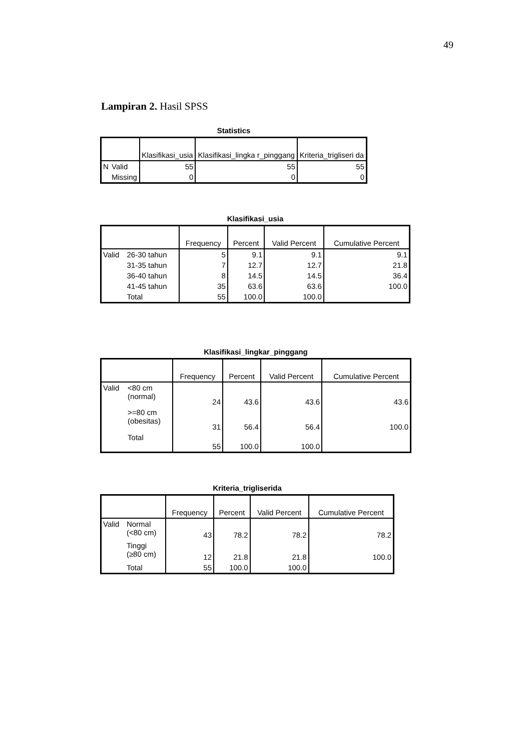49
Lampiran 2. Hasil SPSS
Statistics
| | | Klasifikasi_usia | Klasifikasi_lingka r_pinggang | Kriteria_trigliseri da |
| --- | --- | --- | --- | --- |
| N | Valid | 55 | 55 | 55 |
| | Missing | 0 | 0 | 0 |
Klasifikasi_usia
| | | Frequency | Percent | Valid Percent | Cumulative Percent |
| --- | --- | --- | --- | --- | --- |
| Valid | 26-30 tahun | 5 | 9.1 | 9.1 | 9.1 |
| | 31-35 tahun | 7 | 12.7 | 12.7 | 21.8 |
| | 36-40 tahun | 8 | 14.5 | 14.5 | 36.4 |
| | 41-45 tahun | 35 | 63.6 | 63.6 | 100.0 |
| | Total | 55 | 100.0 | 100.0 | |
Klasifikasi_lingkar_pinggang
| | | Frequency | Percent | Valid Percent | Cumulative Percent |
| --- | --- | --- | --- | --- | --- |
| Valid | <80 cm (normal) | 24 | 43.6 | 43.6 | 43.6 |
| | >=80 cm (obesitas) | 31 | 56.4 | 56.4 | 100.0 |
| | Total | 55 | 100.0 | 100.0 | |
Kriteria_trigliserida
| | | Frequency | Percent | Valid Percent | Cumulative Percent |
| --- | --- | --- | --- | --- | --- |
| Valid | Normal (<80 cm) | 43 | 78.2 | 78.2 | 78.2 |
| | Tinggi (≥80 cm) | 12 | 21.8 | 21.8 | 100.0 |
| | Total | 55 | 100.0 | 100.0 | |